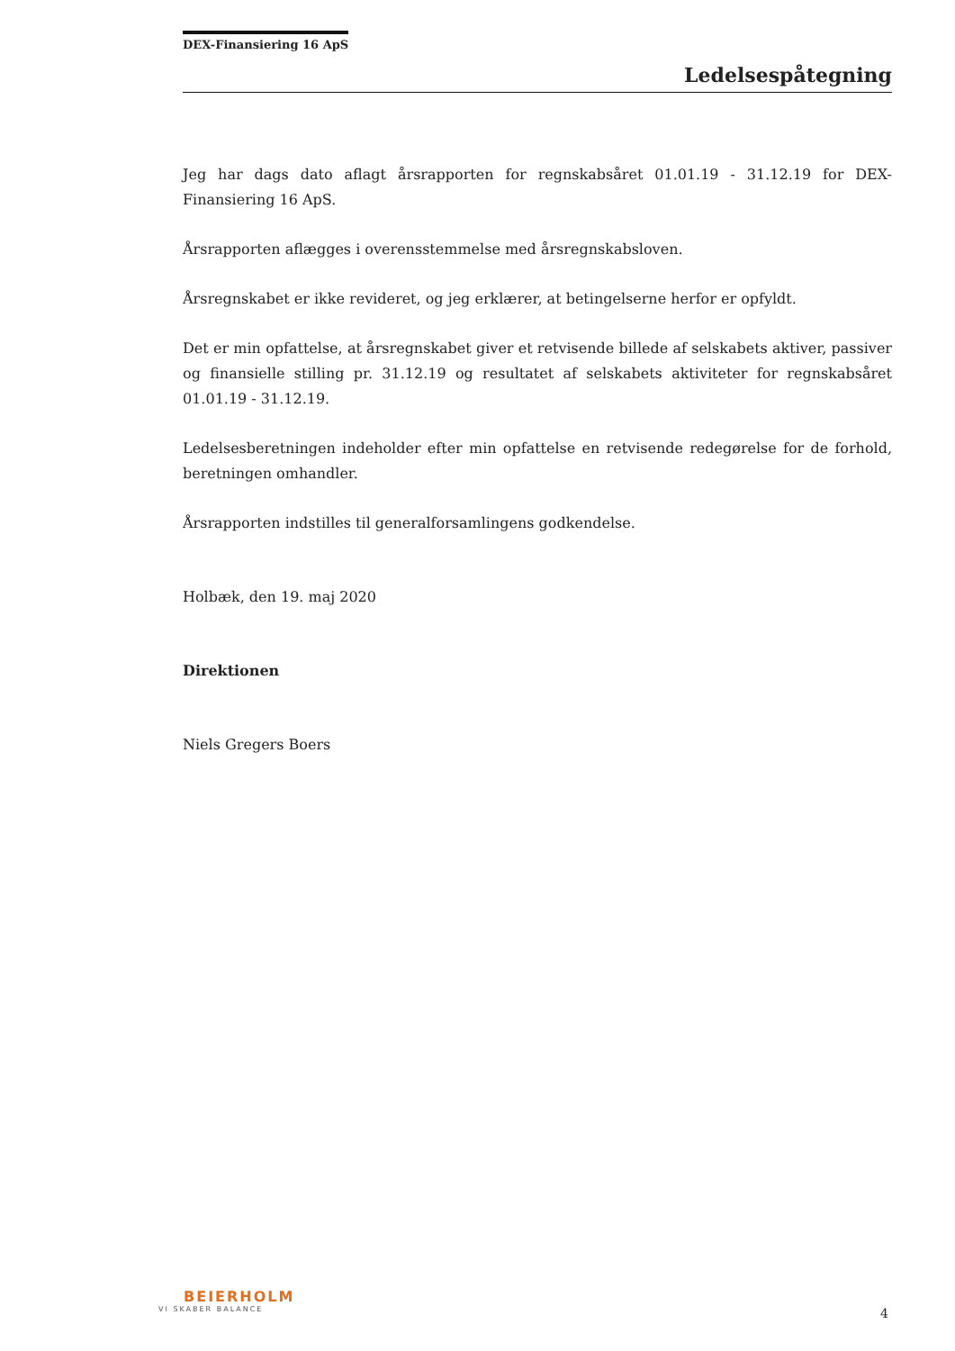DEX-Finansiering 16 ApS
Ledelsespåtegning
Jeg har dags dato aflagt årsrapporten for regnskabsåret 01.01.19 - 31.12.19 for DEX-Finansiering 16 ApS.
Årsrapporten aflægges i overensstemmelse med årsregnskabsloven.
Årsregnskabet er ikke revideret, og jeg erklærer, at betingelserne herfor er opfyldt.
Det er min opfattelse, at årsregnskabet giver et retvisende billede af selskabets aktiver, passiver og finansielle stilling pr. 31.12.19 og resultatet af selskabets aktiviteter for regnskabsåret 01.01.19 - 31.12.19.
Ledelsesberetningen indeholder efter min opfattelse en retvisende redegørelse for de forhold, beretningen omhandler.
Årsrapporten indstilles til generalforsamlingens godkendelse.
Holbæk, den 19. maj 2020
Direktionen
Niels Gregers Boers
BEIERHOLM
VI SKABER BALANCE
4